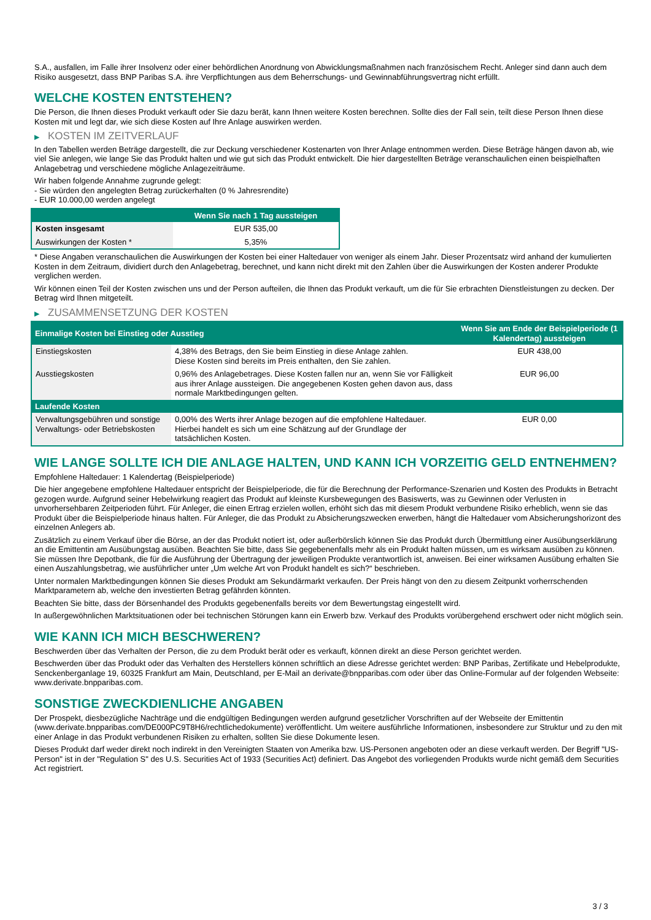S.A., ausfallen, im Falle ihrer Insolvenz oder einer behördlichen Anordnung von Abwicklungsmaßnahmen nach französischem Recht. Anleger sind dann auch dem Risiko ausgesetzt, dass BNP Paribas S.A. ihre Verpflichtungen aus dem Beherrschungs- und Gewinnabführungsvertrag nicht erfüllt.
WELCHE KOSTEN ENTSTEHEN?
Die Person, die Ihnen dieses Produkt verkauft oder Sie dazu berät, kann Ihnen weitere Kosten berechnen. Sollte dies der Fall sein, teilt diese Person Ihnen diese Kosten mit und legt dar, wie sich diese Kosten auf Ihre Anlage auswirken werden.
▶ KOSTEN IM ZEITVERLAUF
In den Tabellen werden Beträge dargestellt, die zur Deckung verschiedener Kostenarten von Ihrer Anlage entnommen werden. Diese Beträge hängen davon ab, wie viel Sie anlegen, wie lange Sie das Produkt halten und wie gut sich das Produkt entwickelt. Die hier dargestellten Beträge veranschaulichen einen beispielhaften Anlagebetrag und verschiedene mögliche Anlagezeiträume.
Wir haben folgende Annahme zugrunde gelegt:
- Sie würden den angelegten Betrag zurückerhalten (0 % Jahresrendite)
- EUR 10.000,00 werden angelegt
| | Wenn Sie nach 1 Tag aussteigen |
| --- | --- |
| Kosten insgesamt | EUR 535,00 |
| Auswirkungen der Kosten * | 5,35% |
* Diese Angaben veranschaulichen die Auswirkungen der Kosten bei einer Haltedauer von weniger als einem Jahr. Dieser Prozentsatz wird anhand der kumulierten Kosten in dem Zeitraum, dividiert durch den Anlagebetrag, berechnet, und kann nicht direkt mit den Zahlen über die Auswirkungen der Kosten anderer Produkte verglichen werden.
Wir können einen Teil der Kosten zwischen uns und der Person aufteilen, die Ihnen das Produkt verkauft, um die für Sie erbrachten Dienstleistungen zu decken. Der Betrag wird Ihnen mitgeteilt.
▶ ZUSAMMENSETZUNG DER KOSTEN
| Einmalige Kosten bei Einstieg oder Ausstieg | | Wenn Sie am Ende der Beispielperiode (1 Kalendertag) aussteigen |
| --- | --- | --- |
| Einstiegskosten | 4,38% des Betrags, den Sie beim Einstieg in diese Anlage zahlen. Diese Kosten sind bereits im Preis enthalten, den Sie zahlen. | EUR 438,00 |
| Ausstiegskosten | 0,96% des Anlagebetrages. Diese Kosten fallen nur an, wenn Sie vor Fälligkeit aus ihrer Anlage aussteigen. Die angegebenen Kosten gehen davon aus, dass normale Marktbedingungen gelten. | EUR 96,00 |
| Laufende Kosten | | |
| Verwaltungsgebühren und sonstige Verwaltungs- oder Betriebskosten | 0,00% des Werts ihrer Anlage bezogen auf die empfohlene Haltedauer. Hierbei handelt es sich um eine Schätzung auf der Grundlage der tatsächlichen Kosten. | EUR 0,00 |
WIE LANGE SOLLTE ICH DIE ANLAGE HALTEN, UND KANN ICH VORZEITIG GELD ENTNEHMEN?
Empfohlene Haltedauer: 1 Kalendertag (Beispielperiode)
Die hier angegebene empfohlene Haltedauer entspricht der Beispielperiode, die für die Berechnung der Performance-Szenarien und Kosten des Produkts in Betracht gezogen wurde. Aufgrund seiner Hebelwirkung reagiert das Produkt auf kleinste Kursbewegungen des Basiswerts, was zu Gewinnen oder Verlusten in unvorhersehbaren Zeitperioden führt. Für Anleger, die einen Ertrag erzielen wollen, erhöht sich das mit diesem Produkt verbundene Risiko erheblich, wenn sie das Produkt über die Beispielperiode hinaus halten. Für Anleger, die das Produkt zu Absicherungszwecken erwerben, hängt die Haltedauer vom Absicherungshorizont des einzelnen Anlegers ab.
Zusätzlich zu einem Verkauf über die Börse, an der das Produkt notiert ist, oder außerbörslich können Sie das Produkt durch Übermittlung einer Ausübungserklärung an die Emittentin am Ausübungstag ausüben. Beachten Sie bitte, dass Sie gegebenenfalls mehr als ein Produkt halten müssen, um es wirksam ausüben zu können. Sie müssen Ihre Depotbank, die für die Ausführung der Übertragung der jeweiligen Produkte verantwortlich ist, anweisen. Bei einer wirksamen Ausübung erhalten Sie einen Auszahlungsbetrag, wie ausführlicher unter „Um welche Art von Produkt handelt es sich?“ beschrieben.
Unter normalen Marktbedingungen können Sie dieses Produkt am Sekundärmarkt verkaufen. Der Preis hängt von den zu diesem Zeitpunkt vorherrschenden Marktparametern ab, welche den investierten Betrag gefährden könnten.
Beachten Sie bitte, dass der Börsenhandel des Produkts gegebenenfalls bereits vor dem Bewertungstag eingestellt wird.
In außergewöhnlichen Marktsituationen oder bei technischen Störungen kann ein Erwerb bzw. Verkauf des Produkts vorübergehend erschwert oder nicht möglich sein.
WIE KANN ICH MICH BESCHWEREN?
Beschwerden über das Verhalten der Person, die zu dem Produkt berät oder es verkauft, können direkt an diese Person gerichtet werden.
Beschwerden über das Produkt oder das Verhalten des Herstellers können schriftlich an diese Adresse gerichtet werden: BNP Paribas, Zertifikate und Hebelprodukte, Senckenberganlage 19, 60325 Frankfurt am Main, Deutschland, per E-Mail an derivate@bnpparibas.com oder über das Online-Formular auf der folgenden Webseite: www.derivate.bnpparibas.com.
SONSTIGE ZWECKDIENLICHE ANGABEN
Der Prospekt, diesbezügliche Nachträge und die endgültigen Bedingungen werden aufgrund gesetzlicher Vorschriften auf der Webseite der Emittentin (www.derivate.bnpparibas.com/DE000PC9T8H6/rechtlichedokumente) veröffentlicht. Um weitere ausführliche Informationen, insbesondere zur Struktur und zu den mit einer Anlage in das Produkt verbundenen Risiken zu erhalten, sollten Sie diese Dokumente lesen.
Dieses Produkt darf weder direkt noch indirekt in den Vereinigten Staaten von Amerika bzw. US-Personen angeboten oder an diese verkauft werden. Der Begriff "US-Person" ist in der "Regulation S" des U.S. Securities Act of 1933 (Securities Act) definiert. Das Angebot des vorliegenden Produkts wurde nicht gemäß dem Securities Act registriert.
3 / 3